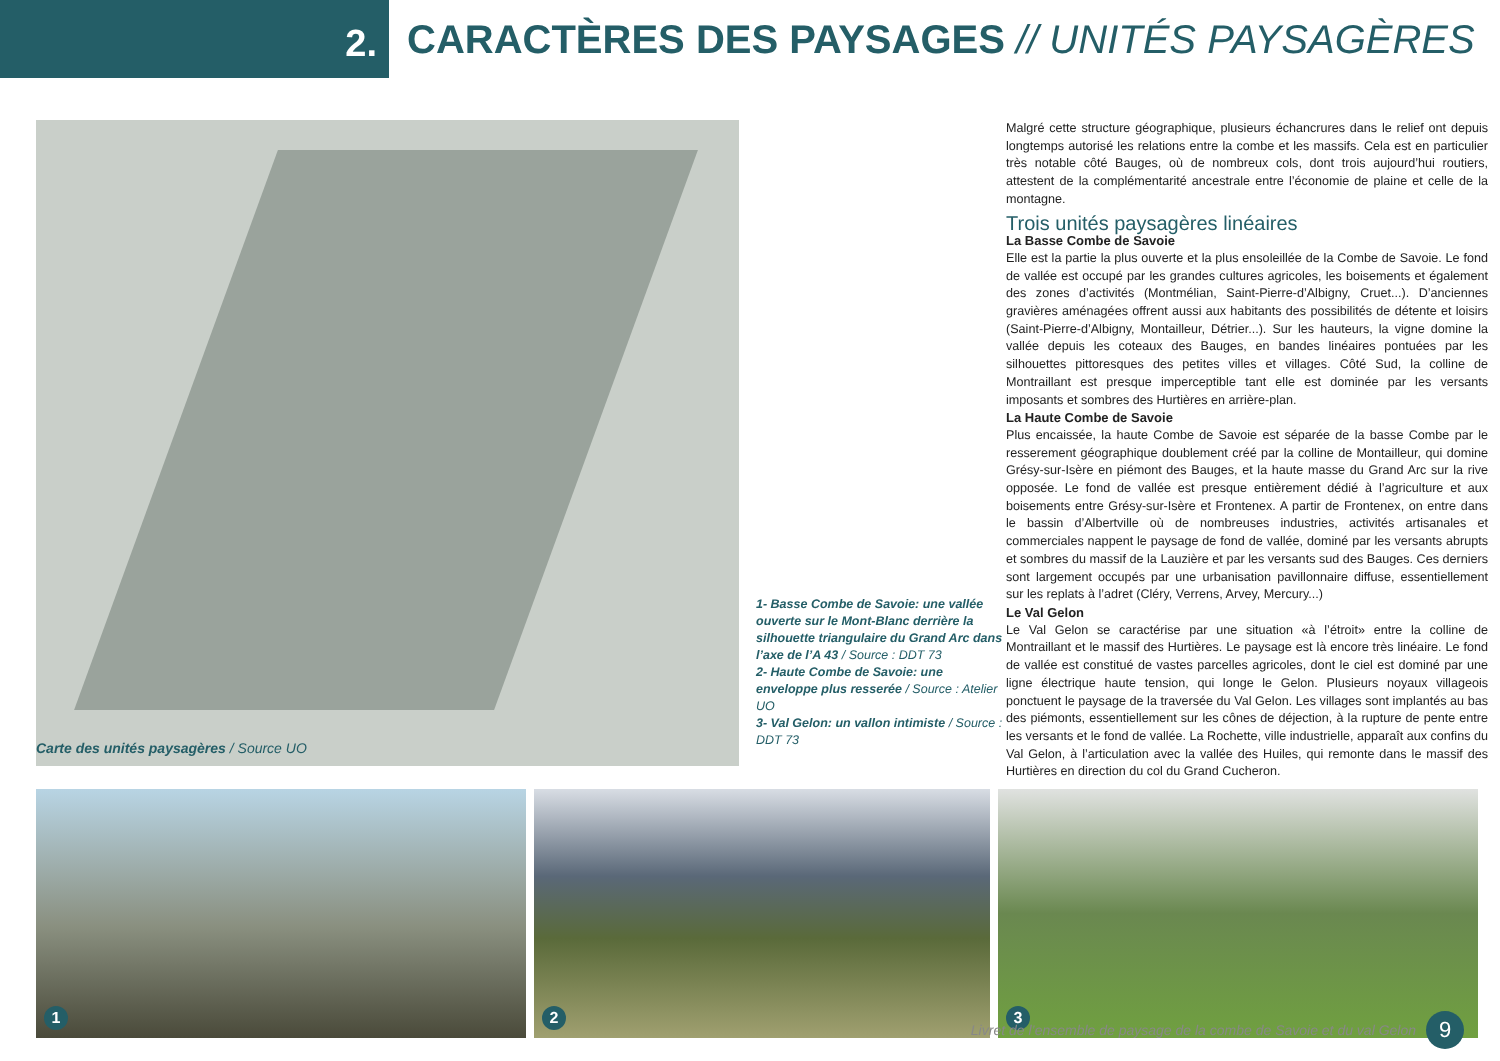2.
CARACTÈRES DES PAYSAGES // UNITÉS PAYSAGÈRES
Carte des unités paysagères / Source UO
1- Basse Combe de Savoie: une vallée ouverte sur le Mont-Blanc derrière la silhouette triangulaire du Grand Arc dans l’axe de l’A 43 / Source : DDT 73
2- Haute Combe de Savoie: une enveloppe plus resserée / Source : Atelier UO
3- Val Gelon: un vallon intimiste / Source : DDT 73
Malgré cette structure géographique, plusieurs échancrures dans le relief ont depuis longtemps autorisé les relations entre la combe et les massifs. Cela est en particulier très notable côté Bauges, où de nombreux cols, dont trois aujourd’hui routiers, attestent de la complémentarité ancestrale entre l’économie de plaine et celle de la montagne.
Trois unités paysagères linéaires
La Basse Combe de Savoie
Elle est la partie la plus ouverte et la plus ensoleillée de la Combe de Savoie. Le fond de vallée est occupé par les grandes cultures agricoles, les boisements et également des zones d’activités (Montmélian, Saint-Pierre-d’Albigny, Cruet...). D’anciennes gravières aménagées offrent aussi aux habitants des possibilités de détente et loisirs (Saint-Pierre-d’Albigny, Montailleur, Détrier...). Sur les hauteurs, la vigne domine la vallée depuis les coteaux des Bauges, en bandes linéaires pontuées par les silhouettes pittoresques des petites villes et villages. Côté Sud, la colline de Montraillant est presque imperceptible tant elle est dominée par les versants imposants et sombres des Hurtières en arrière-plan.
La Haute Combe de Savoie
Plus encaissée, la haute Combe de Savoie est séparée de la basse Combe par le resserement géographique doublement créé par la colline de Montailleur, qui domine Grésy-sur-Isère en piémont des Bauges, et la haute masse du Grand Arc sur la rive opposée. Le fond de vallée est presque entièrement dédié à l’agriculture et aux boisements entre Grésy-sur-Isère et Frontenex. A partir de Frontenex, on entre dans le bassin d’Albertville où de nombreuses industries, activités artisanales et commerciales nappent le paysage de fond de vallée, dominé par les versants abrupts et sombres du massif de la Lauzière et par les versants sud des Bauges. Ces derniers sont largement occupés par une urbanisation pavillonnaire diffuse, essentiellement sur les replats à l’adret (Cléry, Verrens, Arvey, Mercury...)
Le Val Gelon
Le Val Gelon se caractérise par une situation «à l’étroit» entre la colline de Montraillant et le massif des Hurtières. Le paysage est là encore très linéaire. Le fond de vallée est constitué de vastes parcelles agricoles, dont le ciel est dominé par une ligne électrique haute tension, qui longe le Gelon. Plusieurs noyaux villageois ponctuent le paysage de la traversée du Val Gelon. Les villages sont implantés au bas des piémonts, essentiellement sur les cônes de déjection, à la rupture de pente entre les versants et le fond de vallée. La Rochette, ville industrielle, apparaît aux confins du Val Gelon, à l’articulation avec la vallée des Huiles, qui remonte dans le massif des Hurtières en direction du col du Grand Cucheron.
1
2
3
Livret de l’ensemble de paysage de la combe de Savoie et du val Gelon 9